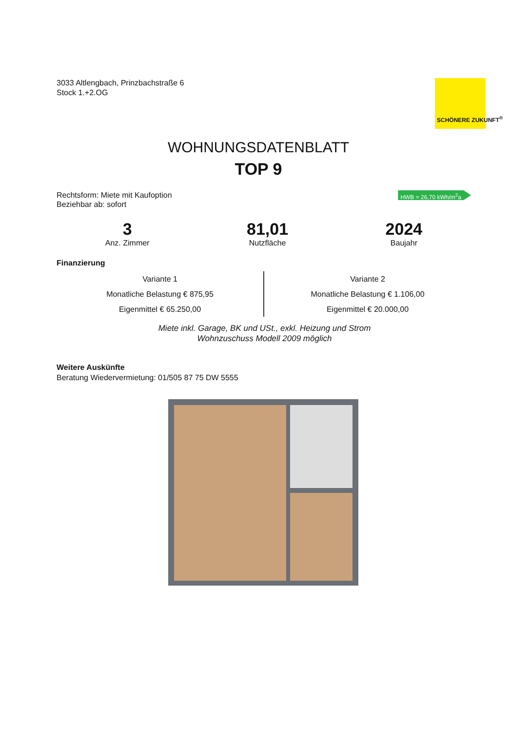3033 Altlengbach, Prinzbachstraße 6
Stock 1.+2.OG
SCHÖNERE ZUKUNFT<sup>®</sup>
WOHNUNGSDATENBLATT
TOP 9
Rechtsform: Miete mit Kaufoption
Beziehbar ab: sofort
HWB = 26,70 kWh/m<sup>2</sup>a
3
Anz. Zimmer
81,01
Nutzfläche
2024
Baujahr
Finanzierung
Variante 1
Monatliche Belastung € 875,95
Eigenmittel € 65.250,00
Variante 2
Monatliche Belastung € 1.106,00
Eigenmittel € 20.000,00
Miete inkl. Garage, BK und USt., exkl. Heizung und Strom
Wohnzuschuss Modell 2009 möglich
Weitere Auskünfte
Beratung Wiedervermietung: 01/505 87 75 DW 5555